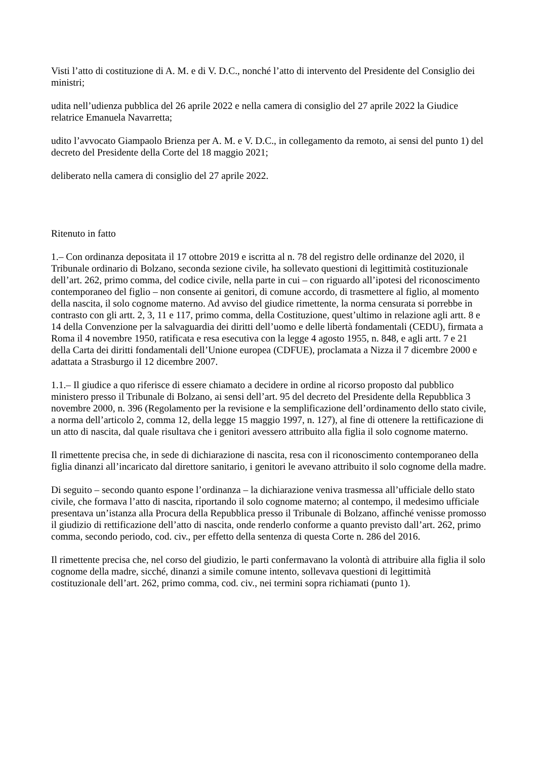Visti l’atto di costituzione di A. M. e di V. D.C., nonché l’atto di intervento del Presidente del Consiglio dei ministri;
udita nell’udienza pubblica del 26 aprile 2022 e nella camera di consiglio del 27 aprile 2022 la Giudice relatrice Emanuela Navarretta;
udito l’avvocato Giampaolo Brienza per A. M. e V. D.C., in collegamento da remoto, ai sensi del punto 1) del decreto del Presidente della Corte del 18 maggio 2021;
deliberato nella camera di consiglio del 27 aprile 2022.
Ritenuto in fatto
1.– Con ordinanza depositata il 17 ottobre 2019 e iscritta al n. 78 del registro delle ordinanze del 2020, il Tribunale ordinario di Bolzano, seconda sezione civile, ha sollevato questioni di legittimità costituzionale dell’art. 262, primo comma, del codice civile, nella parte in cui – con riguardo all’ipotesi del riconoscimento contemporaneo del figlio – non consente ai genitori, di comune accordo, di trasmettere al figlio, al momento della nascita, il solo cognome materno. Ad avviso del giudice rimettente, la norma censurata si porrebbe in contrasto con gli artt. 2, 3, 11 e 117, primo comma, della Costituzione, quest’ultimo in relazione agli artt. 8 e 14 della Convenzione per la salvaguardia dei diritti dell’uomo e delle libertà fondamentali (CEDU), firmata a Roma il 4 novembre 1950, ratificata e resa esecutiva con la legge 4 agosto 1955, n. 848, e agli artt. 7 e 21 della Carta dei diritti fondamentali dell’Unione europea (CDFUE), proclamata a Nizza il 7 dicembre 2000 e adattata a Strasburgo il 12 dicembre 2007.
1.1.– Il giudice a quo riferisce di essere chiamato a decidere in ordine al ricorso proposto dal pubblico ministero presso il Tribunale di Bolzano, ai sensi dell’art. 95 del decreto del Presidente della Repubblica 3 novembre 2000, n. 396 (Regolamento per la revisione e la semplificazione dell’ordinamento dello stato civile, a norma dell’articolo 2, comma 12, della legge 15 maggio 1997, n. 127), al fine di ottenere la rettificazione di un atto di nascita, dal quale risultava che i genitori avessero attribuito alla figlia il solo cognome materno.
Il rimettente precisa che, in sede di dichiarazione di nascita, resa con il riconoscimento contemporaneo della figlia dinanzi all’incaricato dal direttore sanitario, i genitori le avevano attribuito il solo cognome della madre.
Di seguito – secondo quanto espone l’ordinanza – la dichiarazione veniva trasmessa all’ufficiale dello stato civile, che formava l’atto di nascita, riportando il solo cognome materno; al contempo, il medesimo ufficiale presentava un’istanza alla Procura della Repubblica presso il Tribunale di Bolzano, affinché venisse promosso il giudizio di rettificazione dell’atto di nascita, onde renderlo conforme a quanto previsto dall’art. 262, primo comma, secondo periodo, cod. civ., per effetto della sentenza di questa Corte n. 286 del 2016.
Il rimettente precisa che, nel corso del giudizio, le parti confermavano la volontà di attribuire alla figlia il solo cognome della madre, sicché, dinanzi a simile comune intento, sollevava questioni di legittimità costituzionale dell’art. 262, primo comma, cod. civ., nei termini sopra richiamati (punto 1).